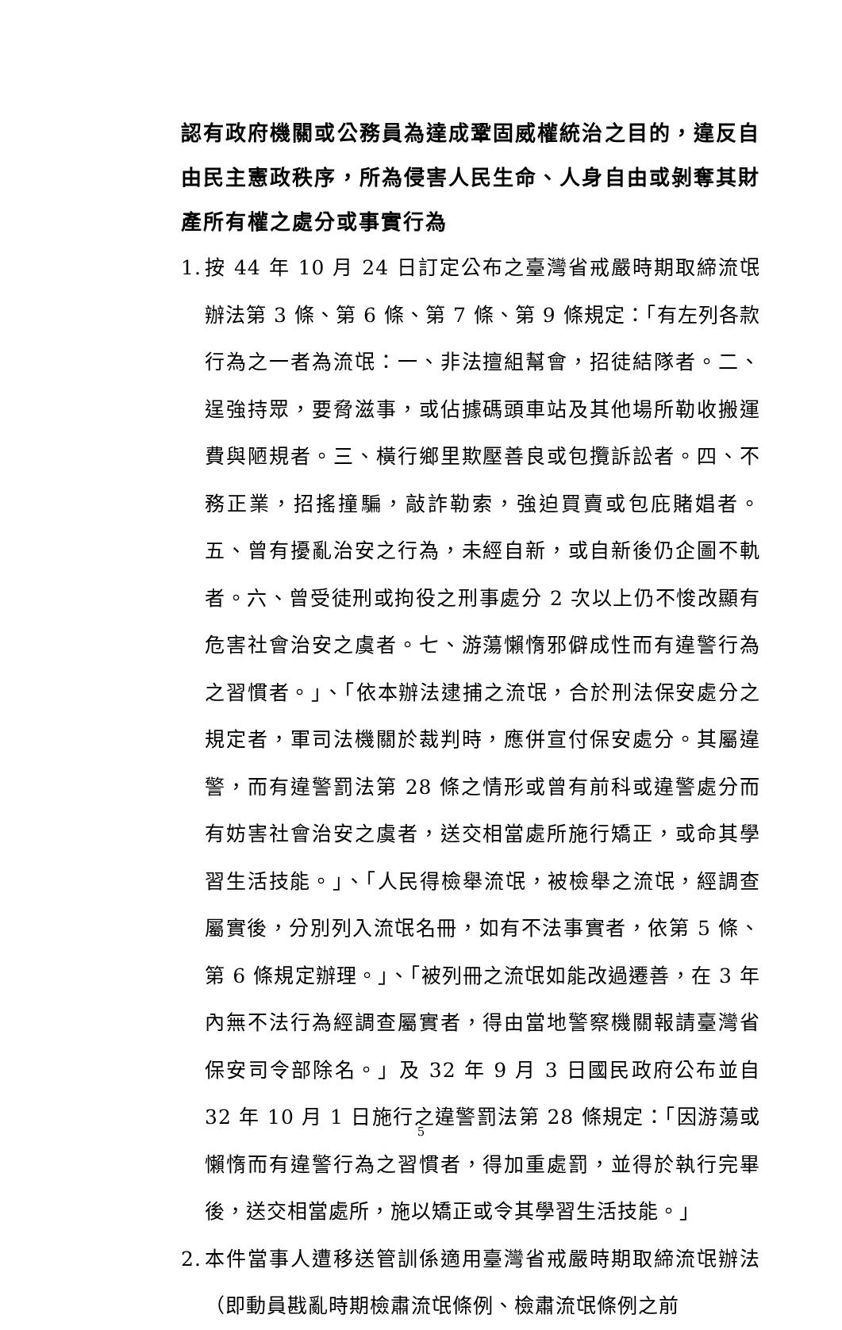認有政府機關或公務員為達成鞏固威權統治之目的，違反自由民主憲政秩序，所為侵害人民生命、人身自由或剝奪其財產所有權之處分或事實行為
1. 按 44 年 10 月 24 日訂定公布之臺灣省戒嚴時期取締流氓辦法第 3 條、第 6 條、第 7 條、第 9 條規定：「有左列各款行為之一者為流氓：一、非法擅組幫會，招徒結隊者。二、逞強持眾，要脅滋事，或佔據碼頭車站及其他場所勒收搬運費與陋規者。三、橫行鄉里欺壓善良或包攬訴訟者。四、不務正業，招搖撞騙，敲詐勒索，強迫買賣或包庇賭娼者。五、曾有擾亂治安之行為，未經自新，或自新後仍企圖不軌者。六、曾受徒刑或拘役之刑事處分 2 次以上仍不悛改顯有危害社會治安之虞者。七、游蕩懶惰邪僻成性而有違警行為之習慣者。」、「依本辦法逮捕之流氓，合於刑法保安處分之規定者，軍司法機關於裁判時，應併宣付保安處分。其屬違警，而有違警罰法第 28 條之情形或曾有前科或違警處分而有妨害社會治安之虞者，送交相當處所施行矯正，或命其學習生活技能。」、「人民得檢舉流氓，被檢舉之流氓，經調查屬實後，分別列入流氓名冊，如有不法事實者，依第 5 條、第 6 條規定辦理。」、「被列冊之流氓如能改過遷善，在 3 年內無不法行為經調查屬實者，得由當地警察機關報請臺灣省保安司令部除名。」及 32 年 9 月 3 日國民政府公布並自 32 年 10 月 1 日施行之違警罰法第 28 條規定：「因游蕩或懶惰而有違警行為之習慣者，得加重處罰，並得於執行完畢後，送交相當處所，施以矯正或令其學習生活技能。」
2. 本件當事人遭移送管訓係適用臺灣省戒嚴時期取締流氓辦法（即動員戡亂時期檢肅流氓條例、檢肅流氓條例之前
5